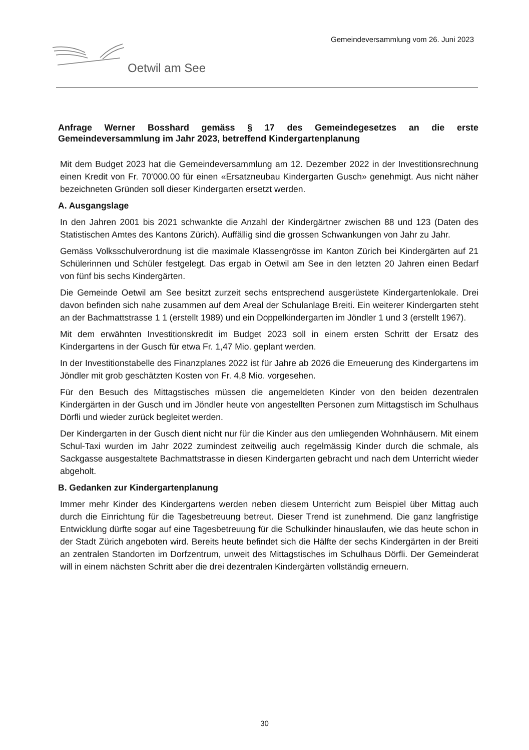Gemeindeversammlung vom 26. Juni 2023
Oetwil am See
Anfrage Werner Bosshard gemäss § 17 des Gemeindegesetzes an die erste Gemeindeversammlung im Jahr 2023, betreffend Kindergartenplanung
Mit dem Budget 2023 hat die Gemeindeversammlung am 12. Dezember 2022 in der Investitionsrechnung einen Kredit von Fr. 70'000.00 für einen «Ersatzneubau Kindergarten Gusch» genehmigt. Aus nicht näher bezeichneten Gründen soll dieser Kindergarten ersetzt werden.
A. Ausgangslage
In den Jahren 2001 bis 2021 schwankte die Anzahl der Kindergärtner zwischen 88 und 123 (Daten des Statistischen Amtes des Kantons Zürich). Auffällig sind die grossen Schwankungen von Jahr zu Jahr.
Gemäss Volksschulverordnung ist die maximale Klassengrösse im Kanton Zürich bei Kindergärten auf 21 Schülerinnen und Schüler festgelegt. Das ergab in Oetwil am See in den letzten 20 Jahren einen Bedarf von fünf bis sechs Kindergärten.
Die Gemeinde Oetwil am See besitzt zurzeit sechs entsprechend ausgerüstete Kindergartenlokale. Drei davon befinden sich nahe zusammen auf dem Areal der Schulanlage Breiti. Ein weiterer Kindergarten steht an der Bachmattstrasse 1 1 (erstellt 1989) und ein Doppelkindergarten im Jöndler 1 und 3 (erstellt 1967).
Mit dem erwähnten Investitionskredit im Budget 2023 soll in einem ersten Schritt der Ersatz des Kindergartens in der Gusch für etwa Fr. 1,47 Mio. geplant werden.
In der Investitionstabelle des Finanzplanes 2022 ist für Jahre ab 2026 die Erneuerung des Kindergartens im Jöndler mit grob geschätzten Kosten von Fr. 4,8 Mio. vorgesehen.
Für den Besuch des Mittagstisches müssen die angemeldeten Kinder von den beiden dezentralen Kindergärten in der Gusch und im Jöndler heute von angestellten Personen zum Mittagstisch im Schulhaus Dörfli und wieder zurück begleitet werden.
Der Kindergarten in der Gusch dient nicht nur für die Kinder aus den umliegenden Wohnhäusern. Mit einem Schul-Taxi wurden im Jahr 2022 zumindest zeitweilig auch regelmässig Kinder durch die schmale, als Sackgasse ausgestaltete Bachmattstrasse in diesen Kindergarten gebracht und nach dem Unterricht wieder abgeholt.
B. Gedanken zur Kindergartenplanung
Immer mehr Kinder des Kindergartens werden neben diesem Unterricht zum Beispiel über Mittag auch durch die Einrichtung für die Tagesbetreuung betreut. Dieser Trend ist zunehmend. Die ganz langfristige Entwicklung dürfte sogar auf eine Tagesbetreuung für die Schulkinder hinauslaufen, wie das heute schon in der Stadt Zürich angeboten wird. Bereits heute befindet sich die Hälfte der sechs Kindergärten in der Breiti an zentralen Standorten im Dorfzentrum, unweit des Mittagstisches im Schulhaus Dörfli. Der Gemeinderat will in einem nächsten Schritt aber die drei dezentralen Kindergärten vollständig erneuern.
30